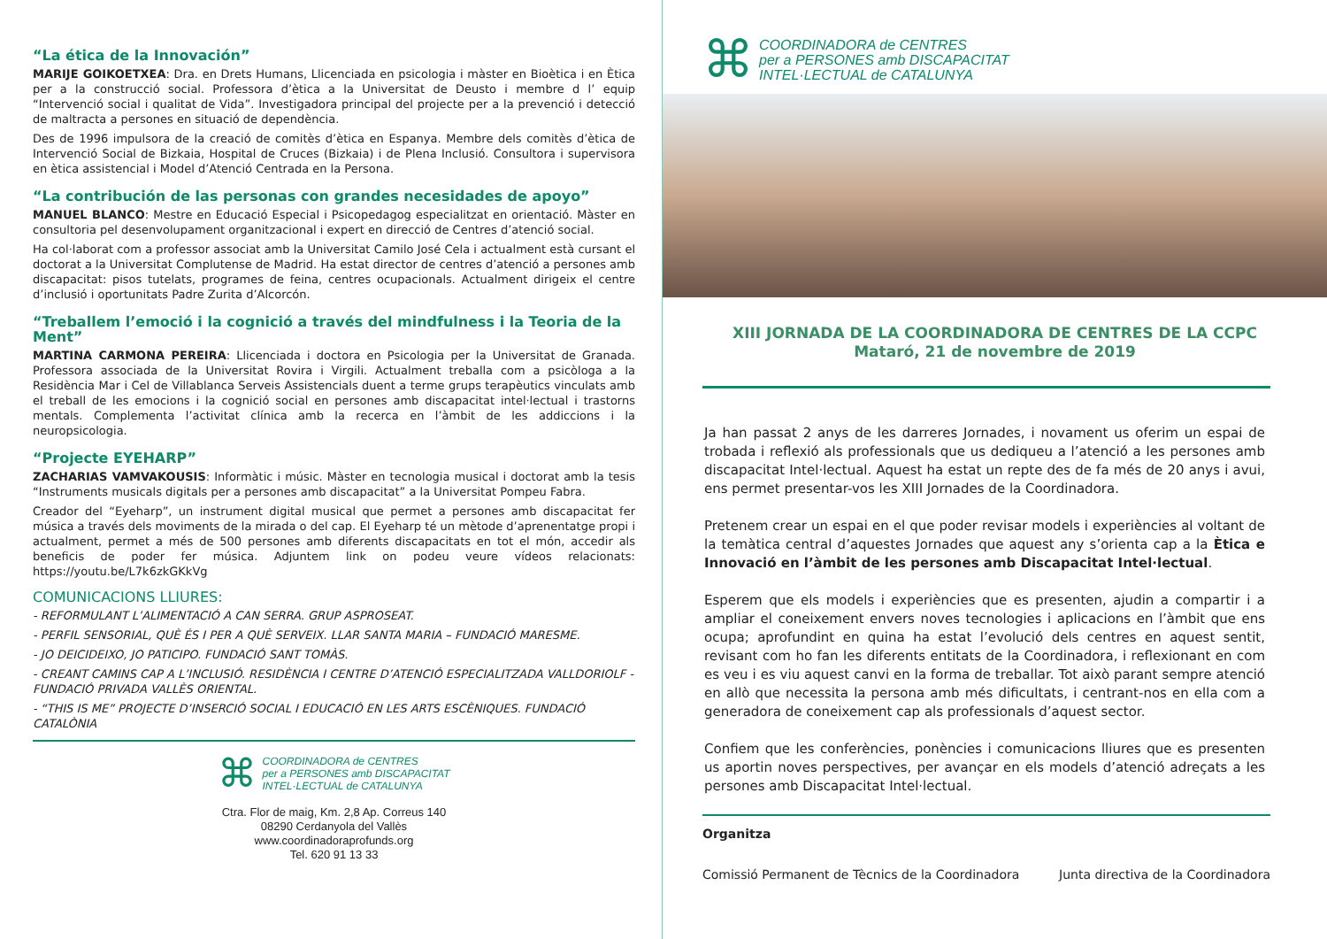“La ética de la Innovación”
MARIJE GOIKOETXEA: Dra. en Drets Humans, Llicenciada en psicologia i màster en Bioètica i en Ètica per a la construcció social. Professora d’ètica a la Universitat de Deusto i membre d l’ equip “Intervenció social i qualitat de Vida”. Investigadora principal del projecte per a la prevenció i detecció de maltracta a persones en situació de dependència.
Des de 1996 impulsora de la creació de comitès d’ètica en Espanya. Membre dels comitès d’ètica de Intervenció Social de Bizkaia, Hospital de Cruces (Bizkaia) i de Plena Inclusió. Consultora i supervisora en ètica assistencial i Model d’Atenció Centrada en la Persona.
“La contribución de las personas con grandes necesidades de apoyo”
MANUEL BLANCO: Mestre en Educació Especial i Psicopedagog especialitzat en orientació. Màster en consultoria pel desenvolupament organitzacional i expert en direcció de Centres d’atenció social.
Ha col·laborat com a professor associat amb la Universitat Camilo José Cela i actualment està cursant el doctorat a la Universitat Complutense de Madrid. Ha estat director de centres d’atenció a persones amb discapacitat: pisos tutelats, programes de feina, centres ocupacionals. Actualment dirigeix el centre d’inclusió i oportunitats Padre Zurita d’Alcorcón.
“Treballem l’emoció i la cognició a través del mindfulness i la Teoria de la Ment”
MARTINA CARMONA PEREIRA: Llicenciada i doctora en Psicologia per la Universitat de Granada. Professora associada de la Universitat Rovira i Virgili. Actualment treballa com a psicòloga a la Residència Mar i Cel de Villablanca Serveis Assistencials duent a terme grups terapèutics vinculats amb el treball de les emocions i la cognició social en persones amb discapacitat intel·lectual i trastorns mentals. Complementa l’activitat clínica amb la recerca en l’àmbit de les addiccions i la neuropsicologia.
“Projecte EYEHARP”
ZACHARIAS VAMVAKOUSIS: Informàtic i músic. Màster en tecnologia musical i doctorat amb la tesis “Instruments musicals digitals per a persones amb discapacitat” a la Universitat Pompeu Fabra.
Creador del “Eyeharp”, un instrument digital musical que permet a persones amb discapacitat fer música a través dels moviments de la mirada o del cap. El Eyeharp té un mètode d’aprenentatge propi i actualment, permet a més de 500 persones amb diferents discapacitats en tot el món, accedir als beneficis de poder fer música. Adjuntem link on podeu veure vídeos relacionats: https://youtu.be/L7k6zkGKkVg
COMUNICACIONS LLIURES:
- REFORMULANT L’ALIMENTACIÓ A CAN SERRA. GRUP ASPROSEAT.
- PERFIL SENSORIAL, QUÈ ÉS I PER A QUÈ SERVEIX. LLAR SANTA MARIA – FUNDACIÓ MARESME.
- JO DEICIDEIXO, JO PATICIPO. FUNDACIÓ SANT TOMÀS.
- CREANT CAMINS CAP A L’INCLUSIÓ. RESIDÈNCIA I CENTRE D’ATENCIÓ ESPECIALITZADA VALLDORIOLF - FUNDACIÓ PRIVADA VALLÈS ORIENTAL.
- “THIS IS ME” PROJECTE D’INSERCIÓ SOCIAL I EDUCACIÓ EN LES ARTS ESCÈNIQUES. FUNDACIÓ CATALÒNIA
⌘
COORDINADORA de CENTRES
per a PERSONES amb DISCAPACITAT
INTEL·LECTUAL de CATALUNYA
Ctra. Flor de maig, Km. 2,8 Ap. Correus 140
08290 Cerdanyola del Vallès
www.coordinadoraprofunds.org
Tel. 620 91 13 33
⌘
COORDINADORA de CENTRES
per a PERSONES amb DISCAPACITAT
INTEL·LECTUAL de CATALUNYA
XIII JORNADA DE LA COORDINADORA DE CENTRES DE LA CCPC
Mataró, 21 de novembre de 2019
Ja han passat 2 anys de les darreres Jornades, i novament us oferim un espai de trobada i reflexió als professionals que us dediqueu a l’atenció a les persones amb discapacitat Intel·lectual. Aquest ha estat un repte des de fa més de 20 anys i avui, ens permet presentar-vos les XIII Jornades de la Coordinadora.
Pretenem crear un espai en el que poder revisar models i experiències al voltant de la temàtica central d’aquestes Jornades que aquest any s’orienta cap a la Ètica e Innovació en l’àmbit de les persones amb Discapacitat Intel·lectual.
Esperem que els models i experiències que es presenten, ajudin a compartir i a ampliar el coneixement envers noves tecnologies i aplicacions en l’àmbit que ens ocupa; aprofundint en quina ha estat l’evolució dels centres en aquest sentit, revisant com ho fan les diferents entitats de la Coordinadora, i reflexionant en com es veu i es viu aquest canvi en la forma de treballar. Tot això parant sempre atenció en allò que necessita la persona amb més dificultats, i centrant-nos en ella com a generadora de coneixement cap als professionals d’aquest sector.
Confiem que les conferències, ponències i comunicacions lliures que es presenten us aportin noves perspectives, per avançar en els models d’atenció adreçats a les persones amb Discapacitat Intel·lectual.
Organitza
Comissió Permanent de Tècnics de la Coordinadora Junta directiva de la Coordinadora